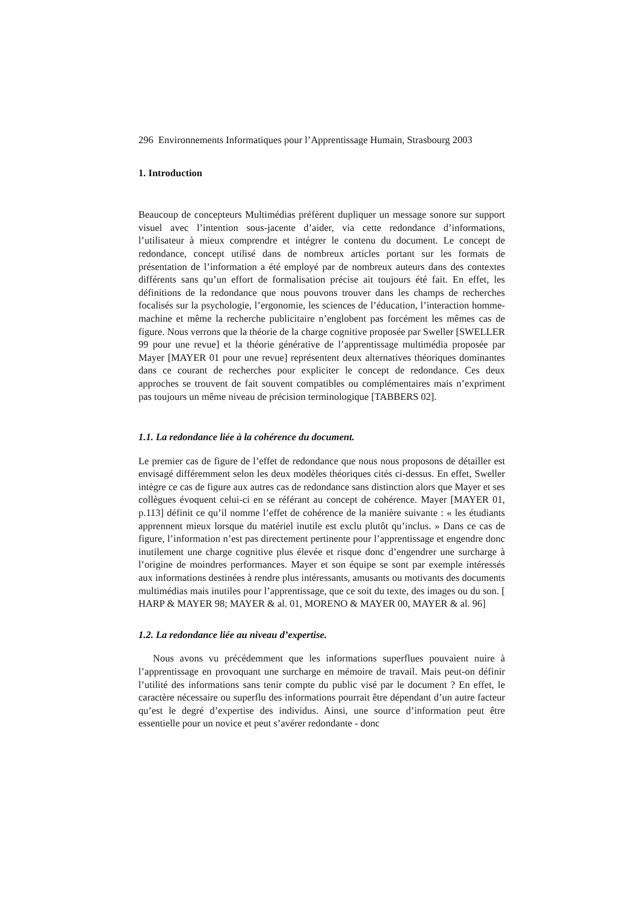296 Environnements Informatiques pour l’Apprentissage Humain, Strasbourg 2003
1. Introduction
Beaucoup de concepteurs Multimédias préfèrent dupliquer un message sonore sur support visuel avec l’intention sous-jacente d’aider, via cette redondance d’informations, l’utilisateur à mieux comprendre et intégrer le contenu du document. Le concept de redondance, concept utilisé dans de nombreux articles portant sur les formats de présentation de l’information a été employé par de nombreux auteurs dans des contextes différents sans qu’un effort de formalisation précise ait toujours été fait. En effet, les définitions de la redondance que nous pouvons trouver dans les champs de recherches focalisés sur la psychologie, l’ergonomie, les sciences de l’éducation, l’interaction homme-machine et même la recherche publicitaire n’englobent pas forcément les mêmes cas de figure. Nous verrons que la théorie de la charge cognitive proposée par Sweller [SWELLER 99 pour une revue] et la théorie générative de l’apprentissage multimédia proposée par Mayer [MAYER 01 pour une revue] représentent deux alternatives théoriques dominantes dans ce courant de recherches pour expliciter le concept de redondance. Ces deux approches se trouvent de fait souvent compatibles ou complémentaires mais n’expriment pas toujours un même niveau de précision terminologique [TABBERS 02].
1.1. La redondance liée à la cohérence du document.
Le premier cas de figure de l’effet de redondance que nous nous proposons de détailler est envisagé différemment selon les deux modèles théoriques cités ci-dessus. En effet, Sweller intègre ce cas de figure aux autres cas de redondance sans distinction alors que Mayer et ses collègues évoquent celui-ci en se référant au concept de cohérence. Mayer [MAYER 01, p.113] définit ce qu’il nomme l’effet de cohérence de la manière suivante : « les étudiants apprennent mieux lorsque du matériel inutile est exclu plutôt qu’inclus. » Dans ce cas de figure, l’information n’est pas directement pertinente pour l’apprentissage et engendre donc inutilement une charge cognitive plus élevée et risque donc d’engendrer une surcharge à l’origine de moindres performances. Mayer et son équipe se sont par exemple intéressés aux informations destinées à rendre plus intéressants, amusants ou motivants des documents multimédias mais inutiles pour l’apprentissage, que ce soit du texte, des images ou du son. [ HARP & MAYER 98; MAYER & al. 01, MORENO & MAYER 00, MAYER & al. 96]
1.2. La redondance liée au niveau d’expertise.
Nous avons vu précédemment que les informations superflues pouvaient nuire à l’apprentissage en provoquant une surcharge en mémoire de travail. Mais peut-on définir l’utilité des informations sans tenir compte du public visé par le document ? En effet, le caractère nécessaire ou superflu des informations pourrait être dépendant d’un autre facteur qu’est le degré d’expertise des individus. Ainsi, une source d’information peut être essentielle pour un novice et peut s’avérer redondante - donc